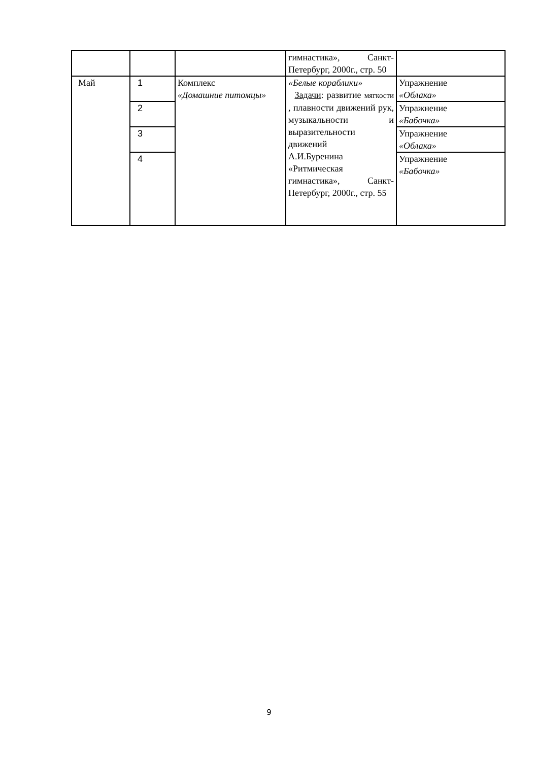| | | | гимнастика», Санкт-Петербург, 2000г., стр. 50 | |
| Май | 1 | Комплекс «Домашние питомцы» | «Белые кораблики» Задачи : развитие мягкости , плавности движений рук, музыкальности и выразительности движений А.И.Буренина «Ритмическая гимнастика», Санкт-Петербург, 2000г., стр. 55 | Упражнение «Облака» |
| | 2 | | | Упражнение «Бабочка» |
| | 3 | | | Упражнение «Облака» |
| | 4 | | | Упражнение «Бабочка» |
9